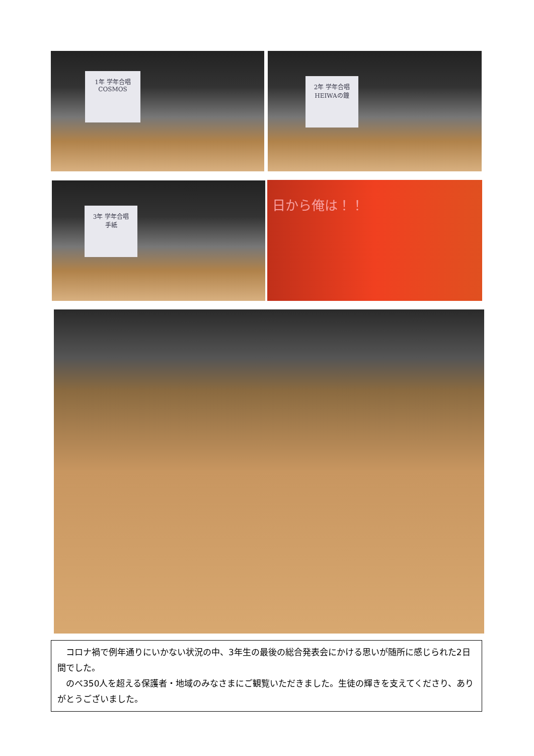1年 学年合唱
COSMOS
2年 学年合唱
HEIWAの鐘
3年 学年合唱
手紙
日から俺は！！
　コロナ禍で例年通りにいかない状況の中、3年生の最後の総合発表会にかける思いが随所に感じられた2日間でした。
　のべ350人を超える保護者・地域のみなさまにご観覧いただきました。生徒の輝きを支えてくださり、ありがとうございました。